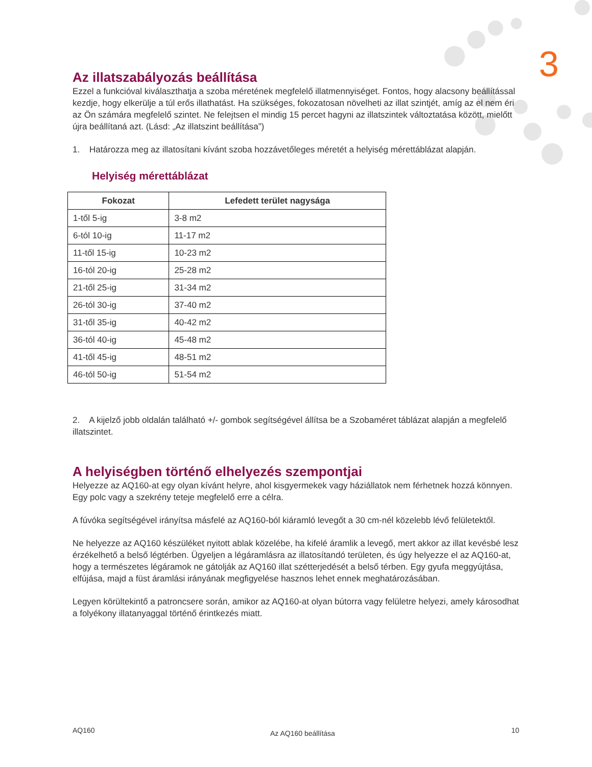3
Az illatszabályozás beállítása
Ezzel a funkcióval kiválaszthatja a szoba méretének megfelelő illatmennyiséget. Fontos, hogy alacsony beállítással kezdje, hogy elkerülje a túl erős illathatást. Ha szükséges, fokozatosan növelheti az illat szintjét, amíg az el nem éri az Ön számára megfelelő szintet. Ne felejtsen el mindig 15 percet hagyni az illatszintek változtatása között, mielőtt újra beállítaná azt. (Lásd: „Az illatszint beállítása”)
1. Határozza meg az illatosítani kívánt szoba hozzávetőleges méretét a helyiség mérettáblázat alapján.
Helyiség mérettáblázat
| Fokozat | Lefedett terület nagysága |
| --- | --- |
| 1-től 5-ig | 3-8 m2 |
| 6-tól 10-ig | 11-17 m2 |
| 11-től 15-ig | 10-23 m2 |
| 16-tól 20-ig | 25-28 m2 |
| 21-től 25-ig | 31-34 m2 |
| 26-tól 30-ig | 37-40 m2 |
| 31-től 35-ig | 40-42 m2 |
| 36-tól 40-ig | 45-48 m2 |
| 41-től 45-ig | 48-51 m2 |
| 46-tól 50-ig | 51-54 m2 |
2. A kijelző jobb oldalán található +/- gombok segítségével állítsa be a Szobaméret táblázat alapján a megfelelő illatszintet.
A helyiségben történő elhelyezés szempontjai
Helyezze az AQ160-at egy olyan kívánt helyre, ahol kisgyermekek vagy háziállatok nem férhetnek hozzá könnyen. Egy polc vagy a szekrény teteje megfelelő erre a célra.
A fúvóka segítségével irányítsa másfelé az AQ160-ból kiáramló levegőt a 30 cm-nél közelebb lévő felületektől.
Ne helyezze az AQ160 készüléket nyitott ablak közelébe, ha kifelé áramlik a levegő, mert akkor az illat kevésbé lesz érzékelhető a belső légtérben. Ügyeljen a légáramlásra az illatosítandó területen, és úgy helyezze el az AQ160-at, hogy a természetes légáramok ne gátolják az AQ160 illat szétterjedését a belső térben. Egy gyufa meggyújtása, elfújása, majd a füst áramlási irányának megfigyelése hasznos lehet ennek meghatározásában.
Legyen körültekintő a patroncsere során, amikor az AQ160-at olyan bútorra vagy felületre helyezi, amely károsodhat a folyékony illatanyaggal történő érintkezés miatt.
AQ160 Az AQ160 beállítása 10